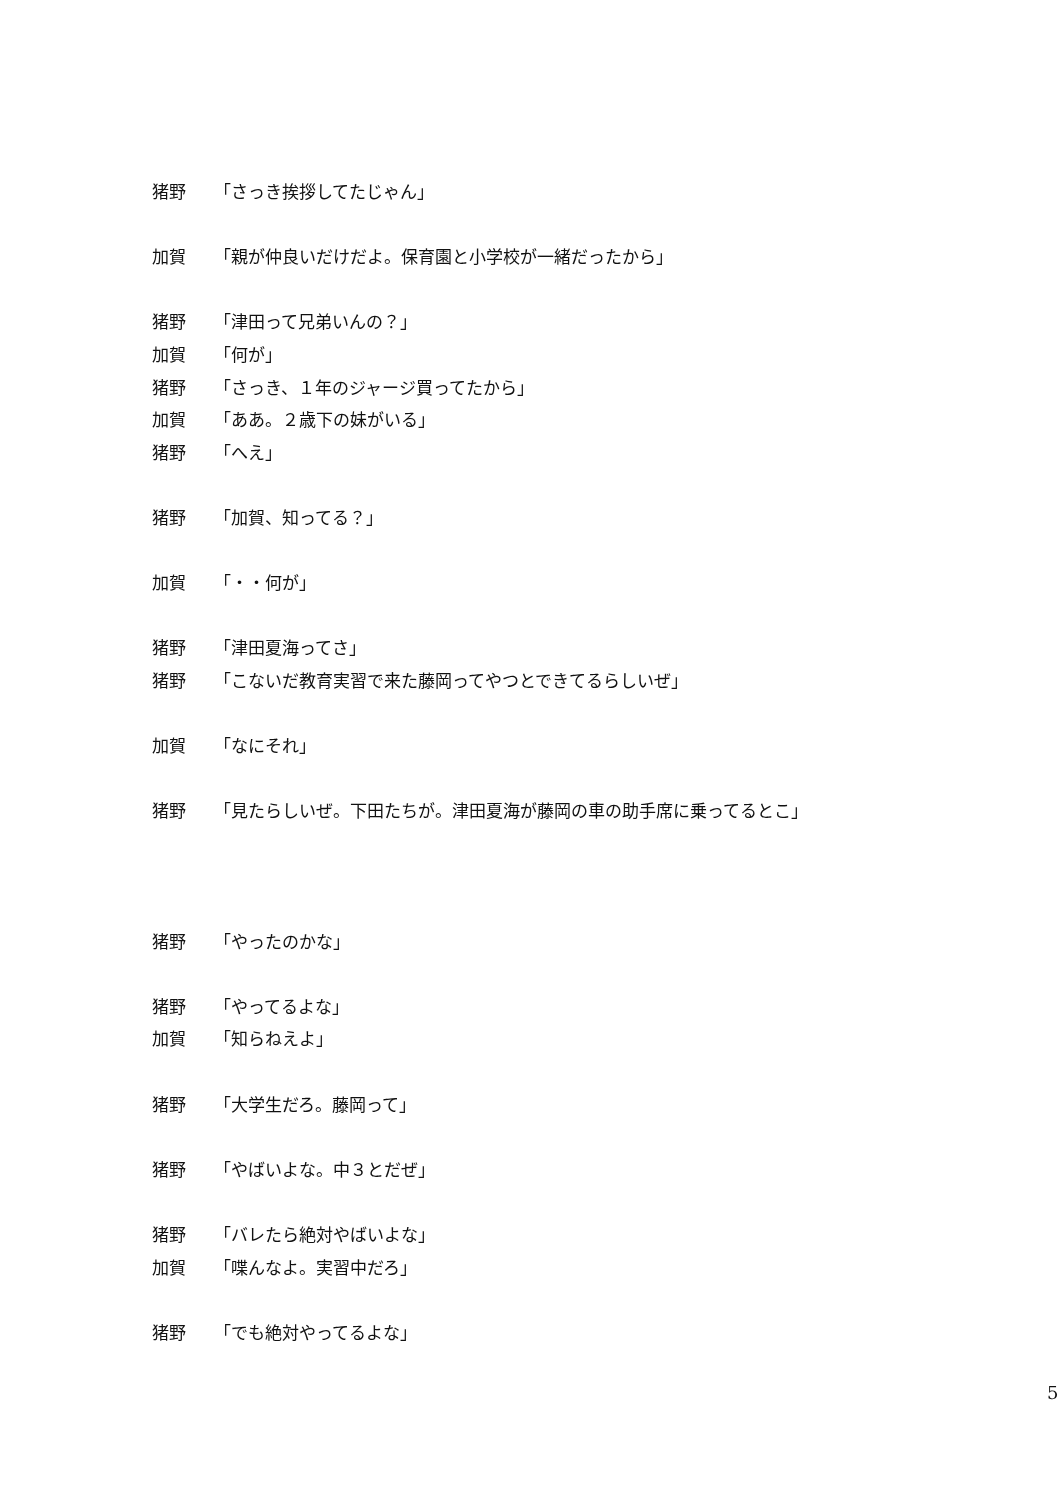猪野 「さっき挨拶してたじゃん」
加賀 「親が仲良いだけだよ。保育園と小学校が一緒だったから」
猪野 「津田って兄弟いんの？」
加賀 「何が」
猪野 「さっき、１年のジャージ買ってたから」
加賀 「ああ。２歳下の妹がいる」
猪野 「へえ」
猪野 「加賀、知ってる？」
加賀 「・・何が」
猪野 「津田夏海ってさ」
猪野 「こないだ教育実習で来た藤岡ってやつとできてるらしいぜ」
加賀 「なにそれ」
猪野 「見たらしいぜ。下田たちが。津田夏海が藤岡の車の助手席に乗ってるとこ」
猪野 「やったのかな」
猪野 「やってるよな」
加賀 「知らねえよ」
猪野 「大学生だろ。藤岡って」
猪野 「やばいよな。中３とだぜ」
猪野 「バレたら絶対やばいよな」
加賀 「喋んなよ。実習中だろ」
猪野 「でも絶対やってるよな」
5